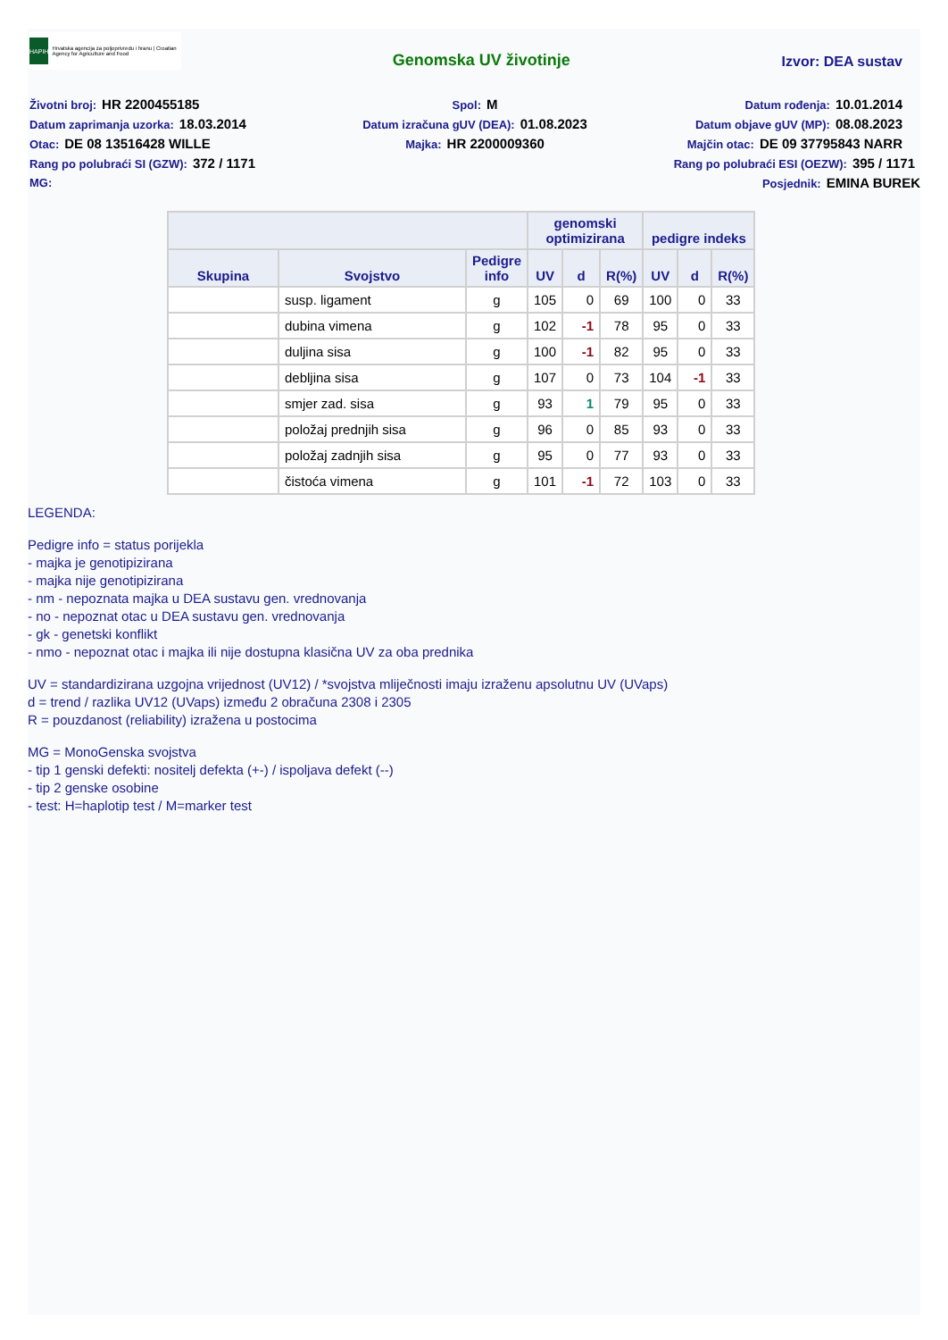HAPIH
Hrvatska agencija za poljoprivredu i hranu | Croatian Agency for Agriculture and Food
Genomska UV životinje
Izvor: DEA sustav
Životni broj: HR 2200455185
Spol: M
Datum rođenja: 10.01.2014
Datum zaprimanja uzorka: 18.03.2014
Datum izračuna gUV (DEA): 01.08.2023
Datum objave gUV (MP): 08.08.2023
Otac: DE 08 13516428 WILLE
Majka: HR 2200009360
Majčin otac: DE 09 37795843 NARR
Rang po polubraći SI (GZW): 372 / 1171
Rang po polubraći ESI (OEZW): 395 / 1171
MG:
Posjednik: EMINA BUREK
| | | | genomski optimizirana | | | pedigre indeks | | |
| --- | --- | --- | --- | --- | --- | --- | --- | --- |
| Skupina | Svojstvo | Pedigre info | UV | d | R(%) | UV | d | R(%) |
| | susp. ligament | g | 105 | 0 | 69 | 100 | 0 | 33 |
| | dubina vimena | g | 102 | -1 | 78 | 95 | 0 | 33 |
| | duljina sisa | g | 100 | -1 | 82 | 95 | 0 | 33 |
| | debljina sisa | g | 107 | 0 | 73 | 104 | -1 | 33 |
| | smjer zad. sisa | g | 93 | 1 | 79 | 95 | 0 | 33 |
| | položaj prednjih sisa | g | 96 | 0 | 85 | 93 | 0 | 33 |
| | položaj zadnjih sisa | g | 95 | 0 | 77 | 93 | 0 | 33 |
| | čistoća vimena | g | 101 | -1 | 72 | 103 | 0 | 33 |
LEGENDA:
Pedigre info = status porijekla
- majka je genotipizirana
- majka nije genotipizirana
- nm - nepoznata majka u DEA sustavu gen. vrednovanja
- no - nepoznat otac u DEA sustavu gen. vrednovanja
- gk - genetski konflikt
- nmo - nepoznat otac i majka ili nije dostupna klasična UV za oba prednika
UV = standardizirana uzgojna vrijednost (UV12) / *svojstva mliječnosti imaju izraženu apsolutnu UV (UVaps)
d = trend / razlika UV12 (UVaps) između 2 obračuna 2308 i 2305
R = pouzdanost (reliability) izražena u postocima
MG = MonoGenska svojstva
- tip 1 genski defekti: nositelj defekta (+-) / ispoljava defekt (--)
- tip 2 genske osobine
- test: H=haplotip test / M=marker test